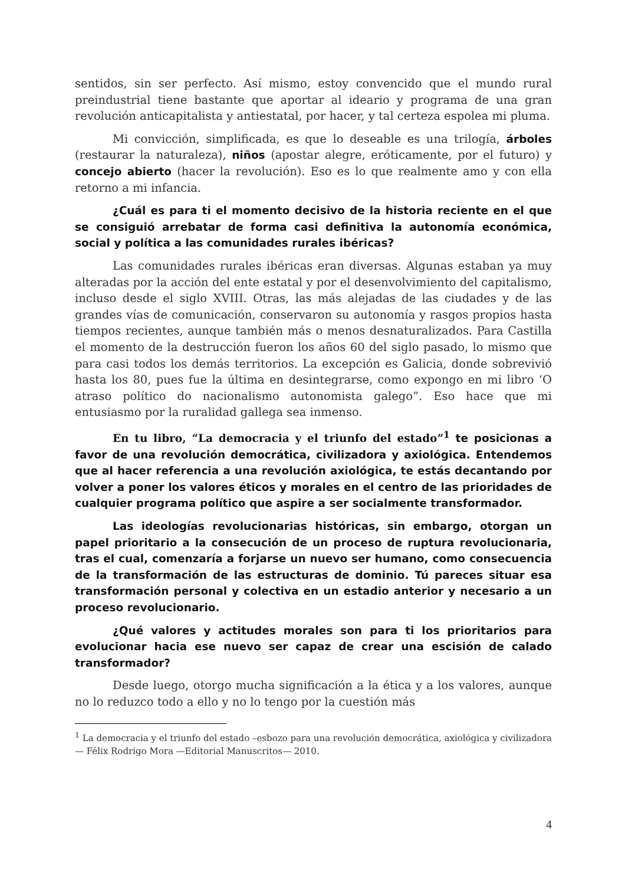sentidos, sin ser perfecto. Así mismo, estoy convencido que el mundo rural preindustrial tiene bastante que aportar al ideario y programa de una gran revolución anticapitalista y antiestatal, por hacer, y tal certeza espolea mi pluma.
Mi convicción, simplificada, es que lo deseable es una trilogía, árboles (restaurar la naturaleza), niños (apostar alegre, eróticamente, por el futuro) y concejo abierto (hacer la revolución). Eso es lo que realmente amo y con ella retorno a mi infancia.
¿Cuál es para ti el momento decisivo de la historia reciente en el que se consiguió arrebatar de forma casi definitiva la autonomía económica, social y política a las comunidades rurales ibéricas?
Las comunidades rurales ibéricas eran diversas. Algunas estaban ya muy alteradas por la acción del ente estatal y por el desenvolvimiento del capitalismo, incluso desde el siglo XVIII. Otras, las más alejadas de las ciudades y de las grandes vías de comunicación, conservaron su autonomía y rasgos propios hasta tiempos recientes, aunque también más o menos desnaturalizados. Para Castilla el momento de la destrucción fueron los años 60 del siglo pasado, lo mismo que para casi todos los demás territorios. La excepción es Galicia, donde sobrevivió hasta los 80, pues fue la última en desintegrarse, como expongo en mi libro ‘O atraso político do nacionalismo autonomista galego”. Eso hace que mi entusiasmo por la ruralidad gallega sea inmenso.
En tu libro, “La democracia y el triunfo del estado”<sup>1</sup> te posicionas a favor de una revolución democrática, civilizadora y axiológica. Entendemos que al hacer referencia a una revolución axiológica, te estás decantando por volver a poner los valores éticos y morales en el centro de las prioridades de cualquier programa político que aspire a ser socialmente transformador.
Las ideologías revolucionarias históricas, sin embargo, otorgan un papel prioritario a la consecución de un proceso de ruptura revolucionaria, tras el cual, comenzaría a forjarse un nuevo ser humano, como consecuencia de la transformación de las estructuras de dominio. Tú pareces situar esa transformación personal y colectiva en un estadio anterior y necesario a un proceso revolucionario.
¿Qué valores y actitudes morales son para ti los prioritarios para evolucionar hacia ese nuevo ser capaz de crear una escisión de calado transformador?
Desde luego, otorgo mucha significación a la ética y a los valores, aunque no lo reduzco todo a ello y no lo tengo por la cuestión más
<sup>1</sup> La democracia y el triunfo del estado –esbozo para una revolución democrática, axiológica y civilizadora— Félix Rodrigo Mora —Editorial Manuscritos— 2010.
4